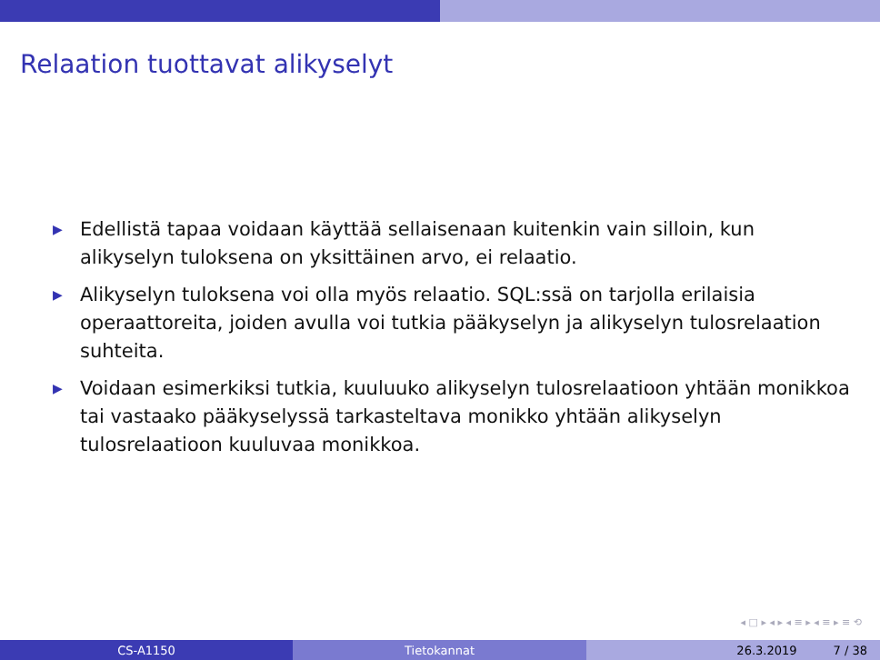Relaation tuottavat alikyselyt
▶ Edellistä tapaa voidaan käyttää sellaisenaan kuitenkin vain silloin, kun alikyselyn tuloksena on yksittäinen arvo, ei relaatio.
▶ Alikyselyn tuloksena voi olla myös relaatio. SQL:ssä on tarjolla erilaisia operaattoreita, joiden avulla voi tutkia pääkyselyn ja alikyselyn tulosrelaation suhteita.
▶ Voidaan esimerkiksi tutkia, kuuluuko alikyselyn tulosrelaatioon yhtään monikkoa tai vastaako pääkyselyssä tarkasteltava monikko yhtään alikyselyn tulosrelaatioon kuuluvaa monikkoa.
◂ □ ▸ ◂ ▸ ◂ ≡ ▸ ◂ ≡ ▸ ≡ ⟲
CS-A1150 Tietokannat 26.3.2019 7 / 38